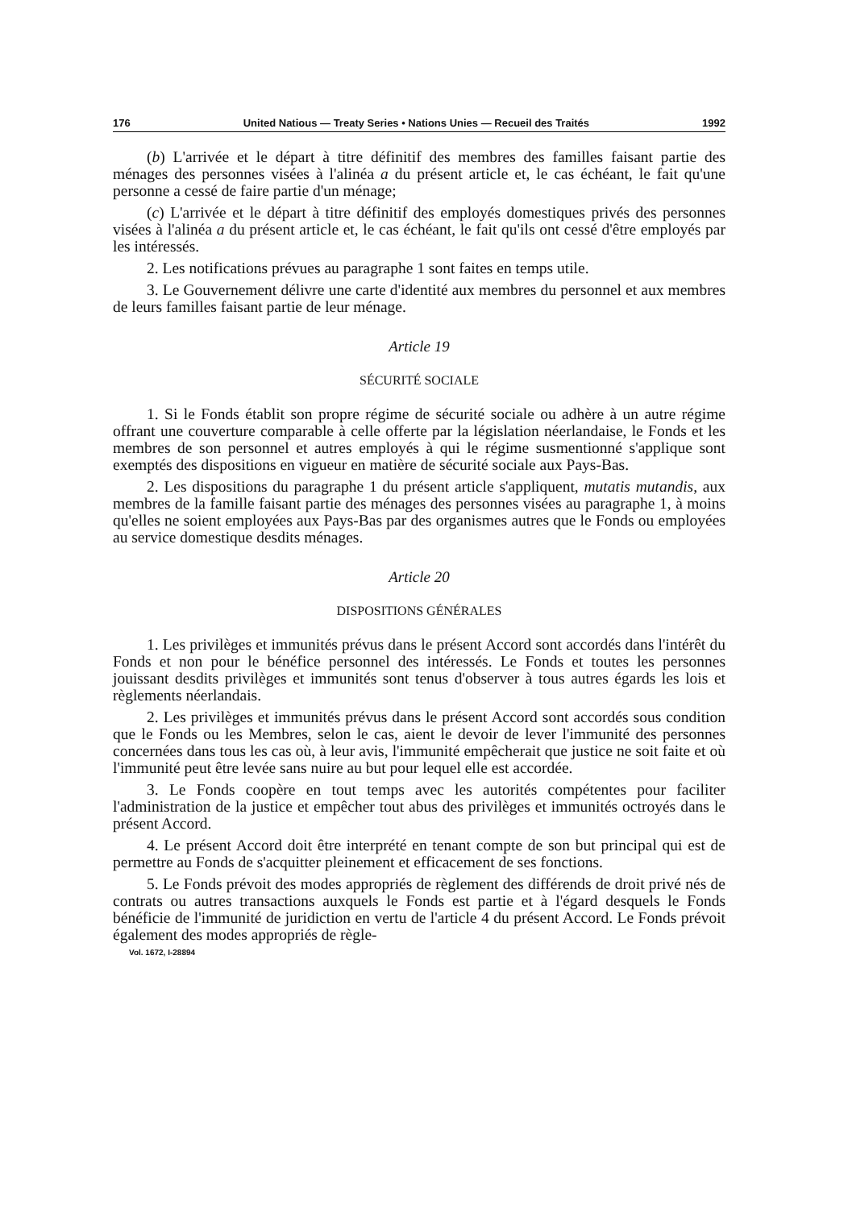176 United Natious — Treaty Series • Nations Unies — Recueil des Traités 1992
(b) L'arrivée et le départ à titre définitif des membres des familles faisant partie des ménages des personnes visées à l'alinéa a du présent article et, le cas échéant, le fait qu'une personne a cessé de faire partie d'un ménage;
(c) L'arrivée et le départ à titre définitif des employés domestiques privés des personnes visées à l'alinéa a du présent article et, le cas échéant, le fait qu'ils ont cessé d'être employés par les intéressés.
2. Les notifications prévues au paragraphe 1 sont faites en temps utile.
3. Le Gouvernement délivre une carte d'identité aux membres du personnel et aux membres de leurs familles faisant partie de leur ménage.
Article 19
SÉCURITÉ SOCIALE
1. Si le Fonds établit son propre régime de sécurité sociale ou adhère à un autre régime offrant une couverture comparable à celle offerte par la législation néerlandaise, le Fonds et les membres de son personnel et autres employés à qui le régime susmentionné s'applique sont exemptés des dispositions en vigueur en matière de sécurité sociale aux Pays-Bas.
2. Les dispositions du paragraphe 1 du présent article s'appliquent, mutatis mutandis, aux membres de la famille faisant partie des ménages des personnes visées au paragraphe 1, à moins qu'elles ne soient employées aux Pays-Bas par des organismes autres que le Fonds ou employées au service domestique desdits ménages.
Article 20
DISPOSITIONS GÉNÉRALES
1. Les privilèges et immunités prévus dans le présent Accord sont accordés dans l'intérêt du Fonds et non pour le bénéfice personnel des intéressés. Le Fonds et toutes les personnes jouissant desdits privilèges et immunités sont tenus d'observer à tous autres égards les lois et règlements néerlandais.
2. Les privilèges et immunités prévus dans le présent Accord sont accordés sous condition que le Fonds ou les Membres, selon le cas, aient le devoir de lever l'immunité des personnes concernées dans tous les cas où, à leur avis, l'immunité empêcherait que justice ne soit faite et où l'immunité peut être levée sans nuire au but pour lequel elle est accordée.
3. Le Fonds coopère en tout temps avec les autorités compétentes pour faciliter l'administration de la justice et empêcher tout abus des privilèges et immunités octroyés dans le présent Accord.
4. Le présent Accord doit être interprété en tenant compte de son but principal qui est de permettre au Fonds de s'acquitter pleinement et efficacement de ses fonctions.
5. Le Fonds prévoit des modes appropriés de règlement des différends de droit privé nés de contrats ou autres transactions auxquels le Fonds est partie et à l'égard desquels le Fonds bénéficie de l'immunité de juridiction en vertu de l'article 4 du présent Accord. Le Fonds prévoit également des modes appropriés de règle-
Vol. 1672, I-28894